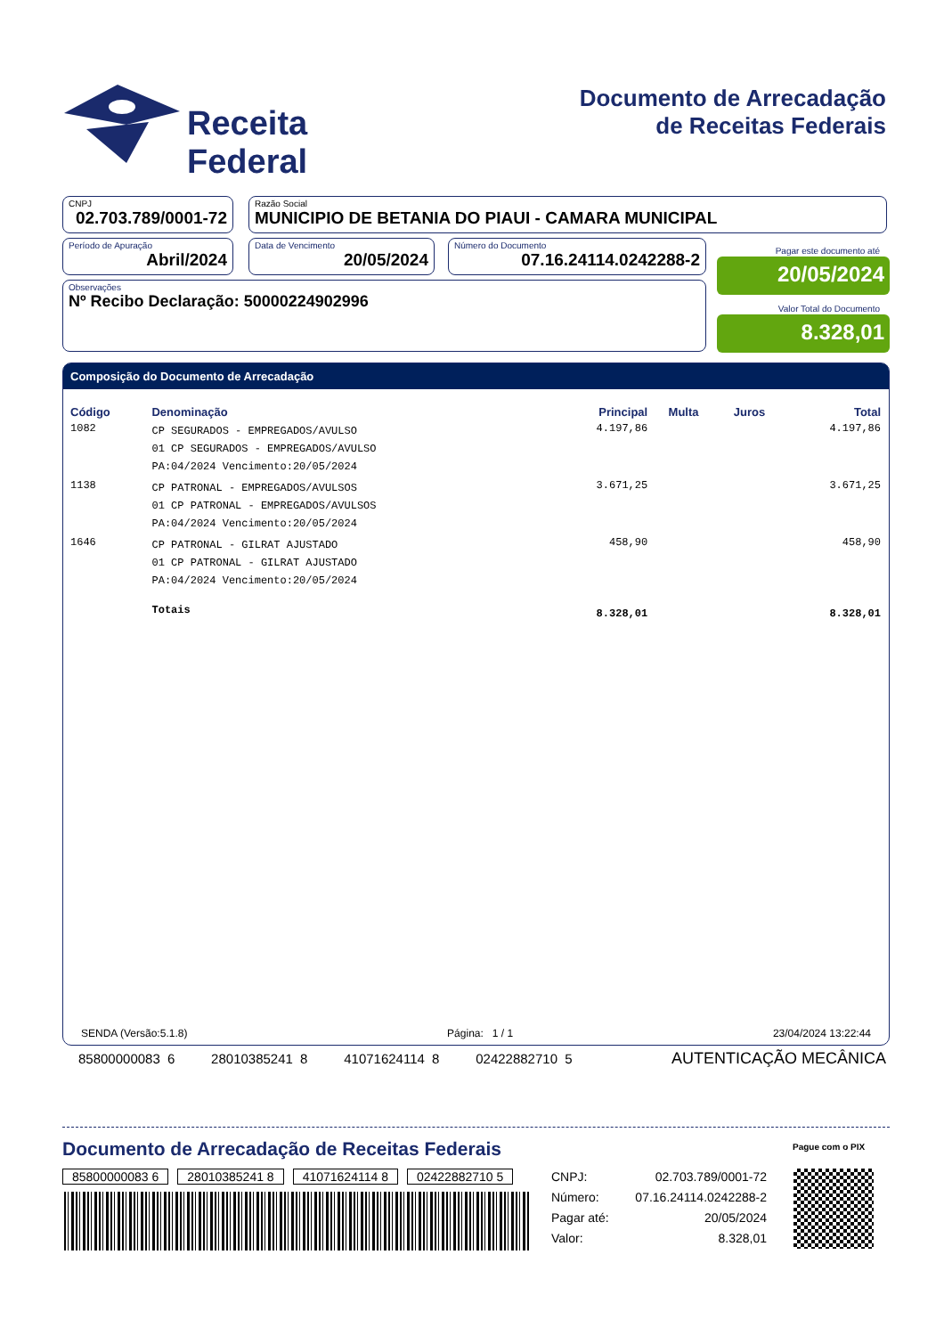Receita Federal
Documento de Arrecadação
de Receitas Federais
CNPJ
02.703.789/0001-72
Razão Social
MUNICIPIO DE BETANIA DO PIAUI - CAMARA MUNICIPAL
Período de Apuração
Abril/2024
Data de Vencimento
20/05/2024
Número do Documento
07.16.24114.0242288-2
Observações
Nº Recibo Declaração: 50000224902996
Pagar este documento até
20/05/2024
Valor Total do Documento
8.328,01
Composição do Documento de Arrecadação
| Código | Denominação | Principal | Multa | Juros | Total |
| --- | --- | --- | --- | --- | --- |
| 1082 | CP SEGURADOS - EMPREGADOS/AVULSO 01 CP SEGURADOS - EMPREGADOS/AVULSO PA:04/2024 Vencimento:20/05/2024 | 4.197,86 | | | 4.197,86 |
| 1138 | CP PATRONAL - EMPREGADOS/AVULSOS 01 CP PATRONAL - EMPREGADOS/AVULSOS PA:04/2024 Vencimento:20/05/2024 | 3.671,25 | | | 3.671,25 |
| 1646 | CP PATRONAL - GILRAT AJUSTADO 01 CP PATRONAL - GILRAT AJUSTADO PA:04/2024 Vencimento:20/05/2024 | 458,90 | | | 458,90 |
| | Totais | 8.328,01 | | | 8.328,01 |
SENDA (Versão:5.1.8) Página: 1 / 1 23/04/2024 13:22:44
85800000083 6 28010385241 8 41071624114 8 02422882710 5
AUTENTICAÇÃO MECÂNICA
Documento de Arrecadação de Receitas Federais
Pague com o PIX
85800000083 6 28010385241 8 41071624114 8 02422882710 5
| CNPJ: | 02.703.789/0001-72 |
| Número: | 07.16.24114.0242288-2 |
| Pagar até: | 20/05/2024 |
| Valor: | 8.328,01 |